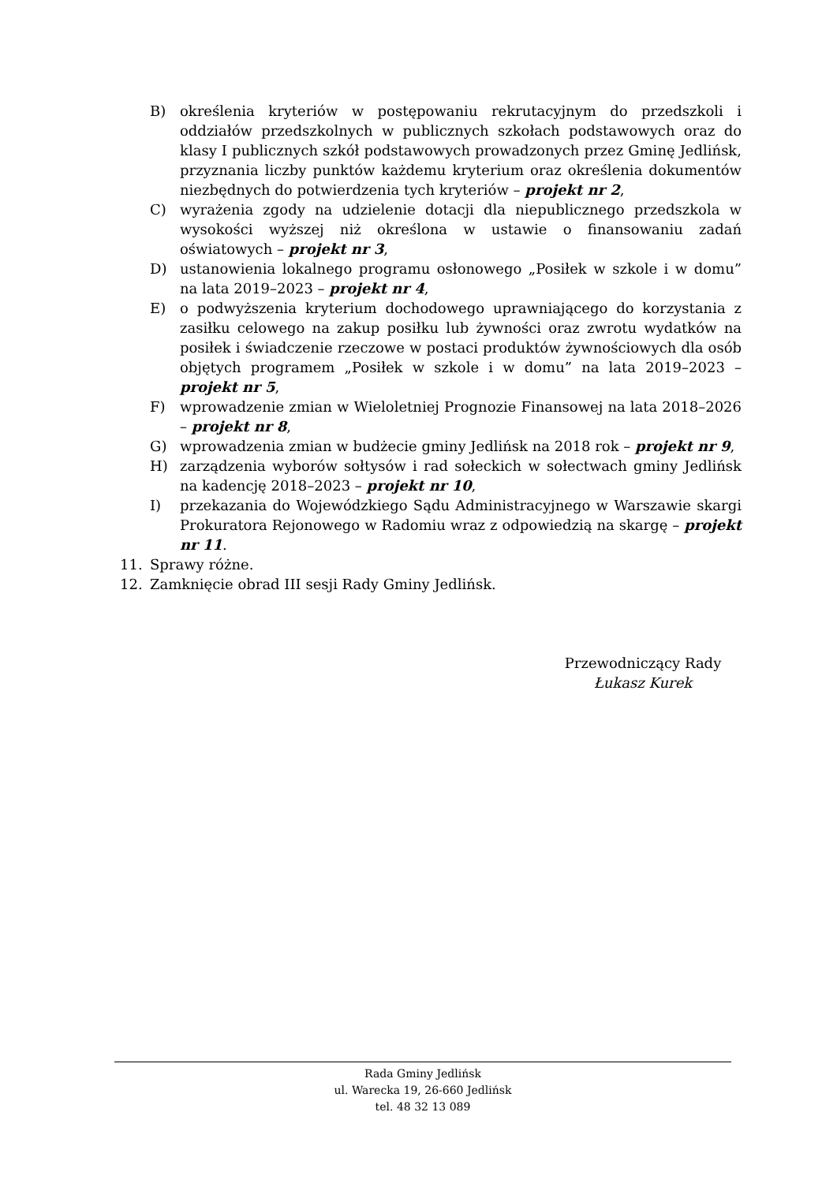B) określenia kryteriów w postępowaniu rekrutacyjnym do przedszkoli i oddziałów przedszkolnych w publicznych szkołach podstawowych oraz do klasy I publicznych szkół podstawowych prowadzonych przez Gminę Jedlińsk, przyznania liczby punktów każdemu kryterium oraz określenia dokumentów niezbędnych do potwierdzenia tych kryteriów – projekt nr 2,
C) wyrażenia zgody na udzielenie dotacji dla niepublicznego przedszkola w wysokości wyższej niż określona w ustawie o finansowaniu zadań oświatowych – projekt nr 3,
D) ustanowienia lokalnego programu osłonowego „Posiłek w szkole i w domu” na lata 2019–2023 – projekt nr 4,
E) o podwyższenia kryterium dochodowego uprawniającego do korzystania z zasiłku celowego na zakup posiłku lub żywności oraz zwrotu wydatków na posiłek i świadczenie rzeczowe w postaci produktów żywnościowych dla osób objętych programem „Posiłek w szkole i w domu” na lata 2019–2023 – projekt nr 5,
F) wprowadzenie zmian w Wieloletniej Prognozie Finansowej na lata 2018–2026 – projekt nr 8,
G) wprowadzenia zmian w budżecie gminy Jedlińsk na 2018 rok – projekt nr 9,
H) zarządzenia wyborów sołtysów i rad sołeckich w sołectwach gminy Jedlińsk na kadencję 2018–2023 – projekt nr 10,
I) przekazania do Wojewódzkiego Sądu Administracyjnego w Warszawie skargi Prokuratora Rejonowego w Radomiu wraz z odpowiedzią na skargę – projekt nr 11.
11. Sprawy różne.
12. Zamknięcie obrad III sesji Rady Gminy Jedlińsk.
Przewodniczący Rady
Łukasz Kurek
Rada Gminy Jedlińsk
ul. Warecka 19, 26-660 Jedlińsk
tel. 48 32 13 089